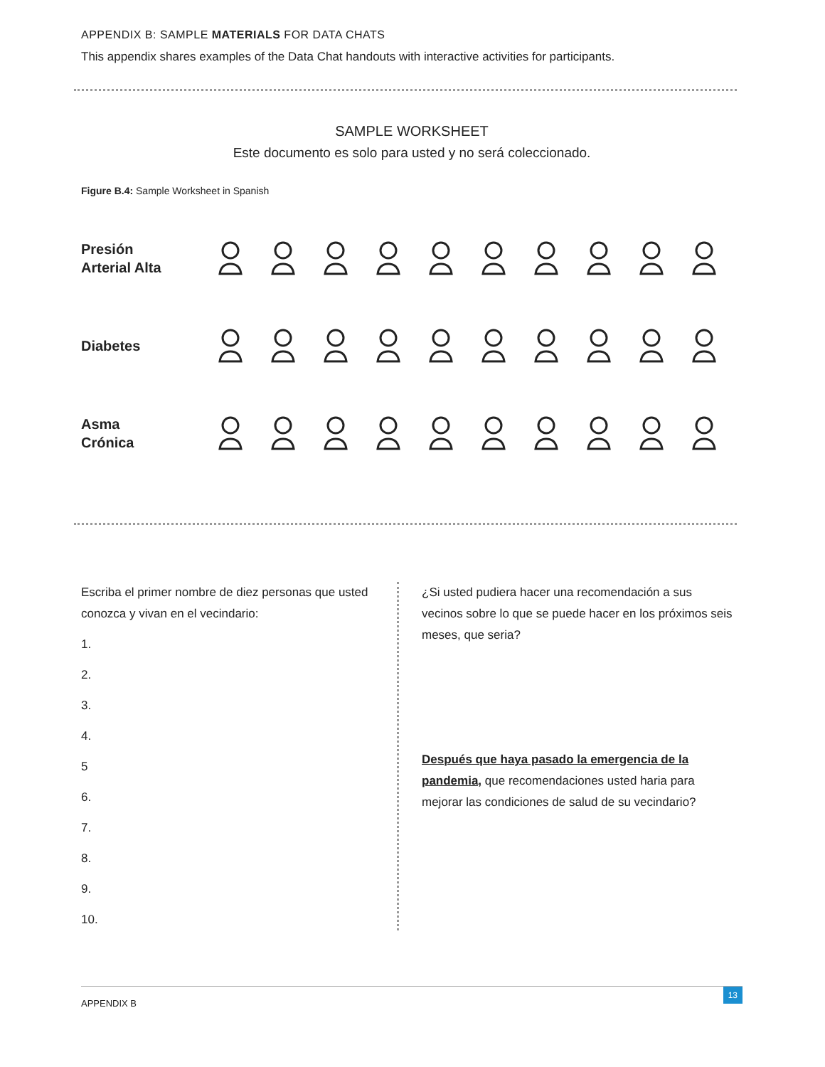APPENDIX B: SAMPLE MATERIALS FOR DATA CHATS
This appendix shares examples of the Data Chat handouts with interactive activities for participants.
SAMPLE WORKSHEET
Este documento es solo para usted y no será coleccionado.
Figure B.4: Sample Worksheet in Spanish
Presión
Arterial Alta
Diabetes
Asma
Crónica
Escriba el primer nombre de diez personas que usted conozca y vivan en el vecindario:
1.
2.
3.
4.
5
6.
7.
8.
9.
10.
¿Si usted pudiera hacer una recomendación a sus vecinos sobre lo que se puede hacer en los próximos seis meses, que seria?
Después que haya pasado la emergencia de la pandemia, que recomendaciones usted haria para mejorar las condiciones de salud de su vecindario?
APPENDIX B
13